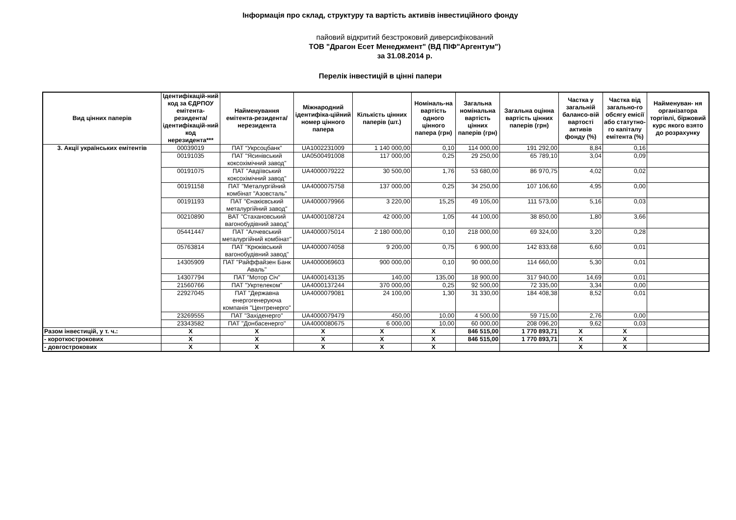Інформація про склад, структуру та вартість активів інвестиційного фонду
пайовий відкритий безстроковий диверсифікований
ТОВ "Драгон Есет Менеджмент" (ВД ПІФ"Аргентум")
за 31.08.2014 р.
Перелік інвестицій в цінні папери
| Вид цінних паперів | Ідентифікацій-ний код за ЄДРПОУ емітента-резидента/ ідентифікацій-ний код нерезидента*** | Найменування емітента-резидента/ нерезидента | Міжнародний ідентифіка-ційний номер цінного папера | Кількість цінних паперів (шт.) | Номіналь-на вартість одного цінного папера (грн) | Загальна номінальна вартість цінних паперів (грн) | Загальна оцінна вартість цінних паперів (грн) | Частка у загальній балансо-вій вартості активів фонду (%) | Частка від загально-го обсягу емісії або статутно-го капіталу емітента (%) | Найменуван- ня організатора торгівлі, біржовий курс якого взято до розрахунку |
| --- | --- | --- | --- | --- | --- | --- | --- | --- | --- | --- |
| 3. Акції українських емітентів | 00039019 | ПАТ “Укрсоцбанк” | UA1002231009 | 1 140 000,00 | 0,10 | 114 000,00 | 191 292,00 | 8,84 | 0,16 | |
| | 00191035 | ПАТ "Ясинівський коксохімічний завод" | UA0500491008 | 117 000,00 | 0,25 | 29 250,00 | 65 789,10 | 3,04 | 0,09 | |
| | 00191075 | ПАТ "Авдіївський коксохімічний завод" | UA4000079222 | 30 500,00 | 1,76 | 53 680,00 | 86 970,75 | 4,02 | 0,02 | |
| | 00191158 | ПАТ "Металургійний комбінат "Азовсталь" | UA4000075758 | 137 000,00 | 0,25 | 34 250,00 | 107 106,60 | 4,95 | 0,00 | |
| | 00191193 | ПАТ "Єнакієвський металургійний завод" | UA4000079966 | 3 220,00 | 15,25 | 49 105,00 | 111 573,00 | 5,16 | 0,03 | |
| | 00210890 | ВАТ "Стахановський вагонобудівний завод" | UA4000108724 | 42 000,00 | 1,05 | 44 100,00 | 38 850,00 | 1,80 | 3,66 | |
| | 05441447 | ПАТ "Алчевський металургійний комбінат" | UA4000075014 | 2 180 000,00 | 0,10 | 218 000,00 | 69 324,00 | 3,20 | 0,28 | |
| | 05763814 | ПАТ "Крюківський вагонобудівний завод" | UA4000074058 | 9 200,00 | 0,75 | 6 900,00 | 142 833,68 | 6,60 | 0,01 | |
| | 14305909 | ПАТ "Райффайзен Банк Аваль" | UA4000069603 | 900 000,00 | 0,10 | 90 000,00 | 114 660,00 | 5,30 | 0,01 | |
| | 14307794 | ПАТ "Мотор Січ" | UA4000143135 | 140,00 | 135,00 | 18 900,00 | 317 940,00 | 14,69 | 0,01 | |
| | 21560766 | ПАТ "Укртелеком" | UA4000137244 | 370 000,00 | 0,25 | 92 500,00 | 72 335,00 | 3,34 | 0,00 | |
| | 22927045 | ПАТ "Державна енергогенеруюча компанія "Центренерго" | UA4000079081 | 24 100,00 | 1,30 | 31 330,00 | 184 408,38 | 8,52 | 0,01 | |
| | 23269555 | ПАТ "Західенерго" | UA4000079479 | 450,00 | 10,00 | 4 500,00 | 59 715,00 | 2,76 | 0,00 | |
| | 23343582 | ПАТ "Донбасенерго" | UA4000080675 | 6 000,00 | 10,00 | 60 000,00 | 208 096,20 | 9,62 | 0,03 | |
| Разом інвестицій, у т. ч.: | X | X | X | X | X | 846 515,00 | 1 770 893,71 | X | X | |
| - короткострокових | X | X | X | X | X | 846 515,00 | 1 770 893,71 | X | X | |
| - довгострокових | X | X | X | X | X | | | X | X | |